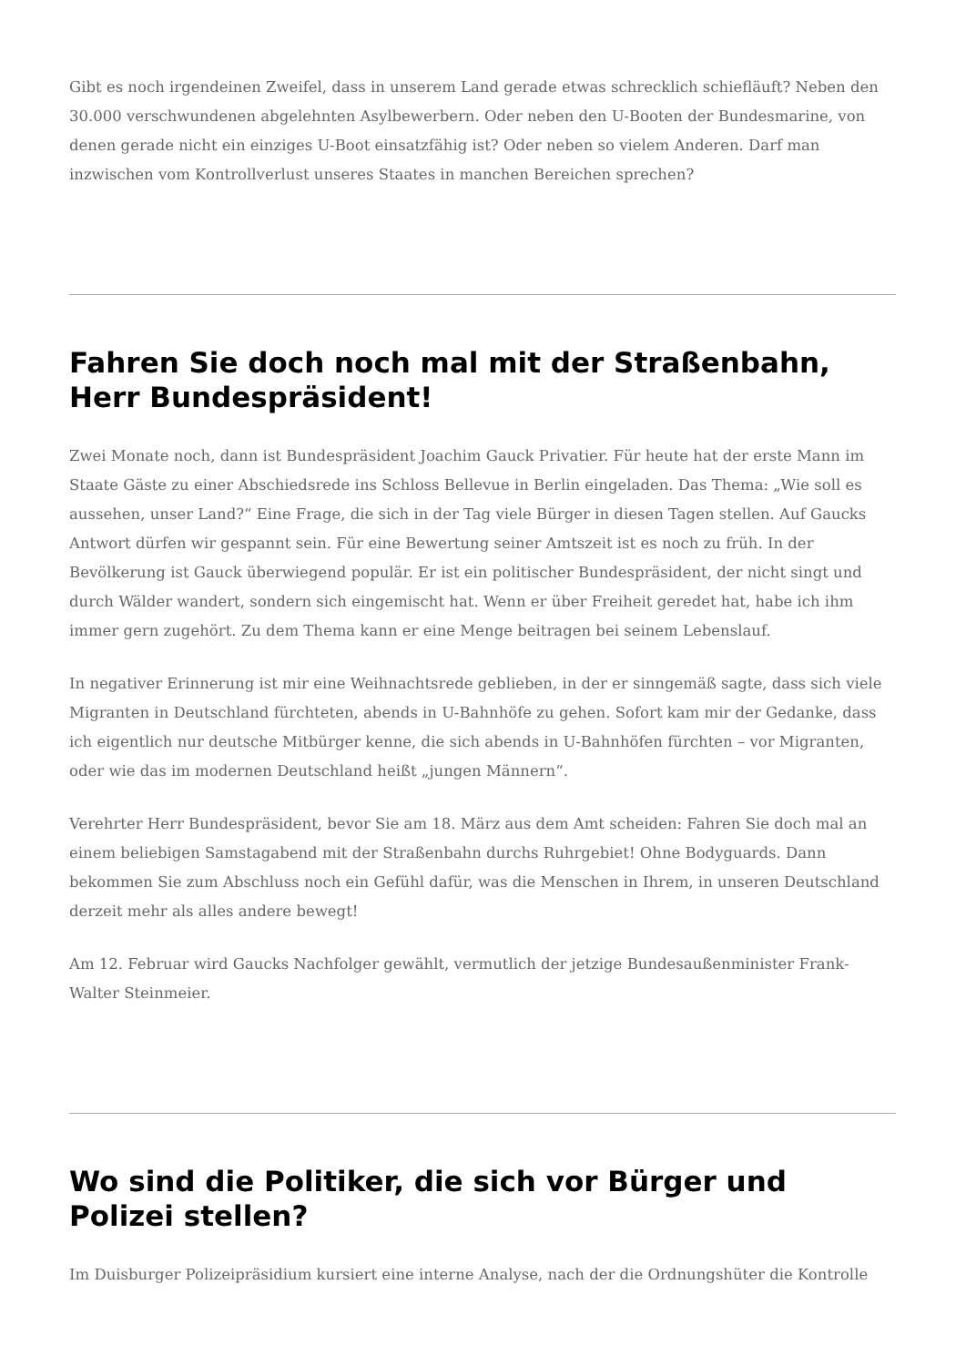Gibt es noch irgendeinen Zweifel, dass in unserem Land gerade etwas schrecklich schiefläuft? Neben den 30.000 verschwundenen abgelehnten Asylbewerbern. Oder neben den U-Booten der Bundesmarine, von denen gerade nicht ein einziges U-Boot einsatzfähig ist? Oder neben so vielem Anderen. Darf man inzwischen vom Kontrollverlust unseres Staates in manchen Bereichen sprechen?
Fahren Sie doch noch mal mit der Straßenbahn, Herr Bundespräsident!
Zwei Monate noch, dann ist Bundespräsident Joachim Gauck Privatier. Für heute hat der erste Mann im Staate Gäste zu einer Abschiedsrede ins Schloss Bellevue in Berlin eingeladen. Das Thema: „Wie soll es aussehen, unser Land?“ Eine Frage, die sich in der Tag viele Bürger in diesen Tagen stellen. Auf Gaucks Antwort dürfen wir gespannt sein. Für eine Bewertung seiner Amtszeit ist es noch zu früh. In der Bevölkerung ist Gauck überwiegend populär. Er ist ein politischer Bundespräsident, der nicht singt und durch Wälder wandert, sondern sich eingemischt hat. Wenn er über Freiheit geredet hat, habe ich ihm immer gern zugehört. Zu dem Thema kann er eine Menge beitragen bei seinem Lebenslauf.
In negativer Erinnerung ist mir eine Weihnachtsrede geblieben, in der er sinngemäß sagte, dass sich viele Migranten in Deutschland fürchteten, abends in U-Bahnhöfe zu gehen. Sofort kam mir der Gedanke, dass ich eigentlich nur deutsche Mitbürger kenne, die sich abends in U-Bahnhöfen fürchten – vor Migranten, oder wie das im modernen Deutschland heißt „jungen Männern“.
Verehrter Herr Bundespräsident, bevor Sie am 18. März aus dem Amt scheiden: Fahren Sie doch mal an einem beliebigen Samstagabend mit der Straßenbahn durchs Ruhrgebiet! Ohne Bodyguards. Dann bekommen Sie zum Abschluss noch ein Gefühl dafür, was die Menschen in Ihrem, in unseren Deutschland derzeit mehr als alles andere bewegt!
Am 12. Februar wird Gaucks Nachfolger gewählt, vermutlich der jetzige Bundesaußenminister Frank-Walter Steinmeier.
Wo sind die Politiker, die sich vor Bürger und Polizei stellen?
Im Duisburger Polizeipräsidium kursiert eine interne Analyse, nach der die Ordnungshüter die Kontrolle